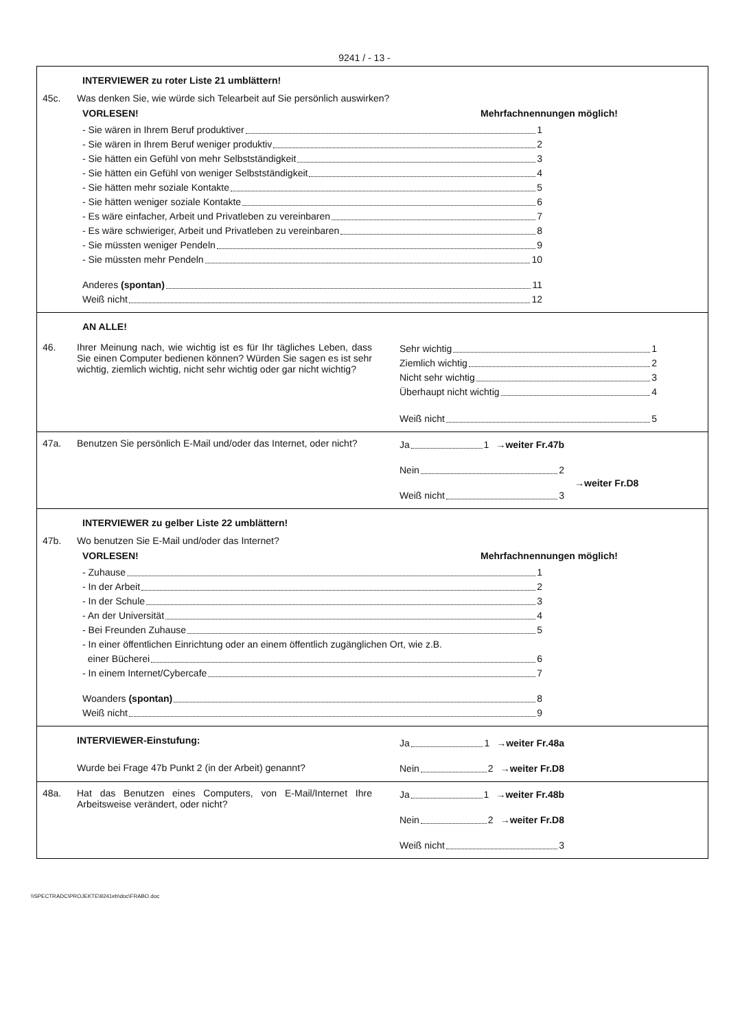9241 / - 13 -
INTERVIEWER zu roter Liste 21 umblättern!
45c. Was denken Sie, wie würde sich Telearbeit auf Sie persönlich auswirken?
VORLESEN! Mehrfachnennungen möglich!
- Sie wären in Ihrem Beruf produktiver 1
- Sie wären in Ihrem Beruf weniger produktiv 2
- Sie hätten ein Gefühl von mehr Selbstständigkeit 3
- Sie hätten ein Gefühl von weniger Selbstständigkeit 4
- Sie hätten mehr soziale Kontakte 5
- Sie hätten weniger soziale Kontakte 6
- Es wäre einfacher, Arbeit und Privatleben zu vereinbaren 7
- Es wäre schwieriger, Arbeit und Privatleben zu vereinbaren 8
- Sie müssten weniger Pendeln 9
- Sie müssten mehr Pendeln 10
Anderes (spontan) 11
Weiß nicht 12
AN ALLE!
46. Ihrer Meinung nach, wie wichtig ist es für Ihr tägliches Leben, dass Sie einen Computer bedienen können? Würden Sie sagen es ist sehr wichtig, ziemlich wichtig, nicht sehr wichtig oder gar nicht wichtig?
Sehr wichtig 1
Ziemlich wichtig 2
Nicht sehr wichtig 3
Überhaupt nicht wichtig 4
Weiß nicht 5
47a. Benutzen Sie persönlich E-Mail und/oder das Internet, oder nicht?
Ja 1 →weiter Fr.47b
Nein 2
→weiter Fr.D8
Weiß nicht 3
INTERVIEWER zu gelber Liste 22 umblättern!
47b. Wo benutzen Sie E-Mail und/oder das Internet?
VORLESEN! Mehrfachnennungen möglich!
- Zuhause 1
- In der Arbeit 2
- In der Schule 3
- An der Universität 4
- Bei Freunden Zuhause 5
- In einer öffentlichen Einrichtung oder an einem öffentlich zugänglichen Ort, wie z.B.
einer Bücherei 6
- In einem Internet/Cybercafe 7
Woanders (spontan) 8
Weiß nicht 9
INTERVIEWER-Einstufung:
Wurde bei Frage 47b Punkt 2 (in der Arbeit) genannt?
Ja 1 →weiter Fr.48a
Nein 2 →weiter Fr.D8
48a. Hat das Benutzen eines Computers, von E-Mail/Internet Ihre Arbeitsweise verändert, oder nicht?
Ja 1 →weiter Fr.48b
Nein 2 →weiter Fr.D8
Weiß nicht 3
\\SPECTRADC\PROJEKTE\9241eb\doc\FRABO.doc